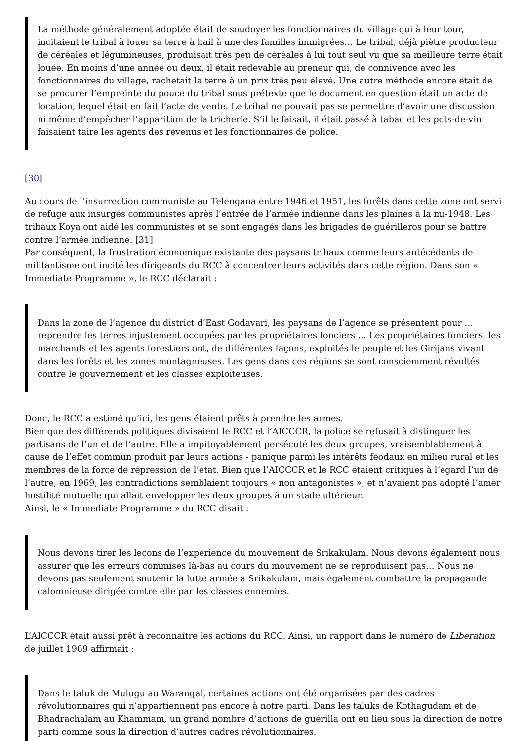La méthode généralement adoptée était de soudoyer les fonctionnaires du village qui à leur tour, incitaient le tribal à louer sa terre à bail à une des familles immigrées… Le tribal, déjà piètre producteur de céréales et légumineuses, produisait très peu de céréales à lui tout seul vu que sa meilleure terre était louée. En moins d’une année ou deux, il était redevable au preneur qui, de connivence avec les fonctionnaires du village, rachetait la terre à un prix très peu élevé. Une autre méthode encore était de se procurer l’empreinte du pouce du tribal sous prétexte que le document en question était un acte de location, lequel était en fait l’acte de vente. Le tribal ne pouvait pas se permettre d’avoir une discussion ni même d’empêcher l’apparition de la tricherie. S’il le faisait, il était passé à tabac et les pots-de-vin faisaient taire les agents des revenus et les fonctionnaires de police.
[30]
Au cours de l’insurrection communiste au Telengana entre 1946 et 1951, les forêts dans cette zone ont servi de refuge aux insurgés communistes après l’entrée de l’armée indienne dans les plaines à la mi-1948. Les tribaux Koya ont aidé les communistes et se sont engagés dans les brigades de guérilleros pour se battre contre l’armée indienne. [31]
Par conséquent, la frustration économique existante des paysans tribaux comme leurs antécédents de militantisme ont incité les dirigeants du RCC à concentrer leurs activités dans cette région. Dans son « Immediate Programme », le RCC déclarait :
Dans la zone de l’agence du district d’East Godavari, les paysans de l’agence se présentent pour … reprendre les terres injustement occupées par les propriétaires fonciers … Les propriétaires fonciers, les marchands et les agents forestiers ont, de différentes façons, exploités le peuple et les Girijans vivant dans les forêts et les zones montagneuses. Les gens dans ces régions se sont consciemment révoltés contre le gouvernement et les classes exploiteuses.
Donc, le RCC a estimé qu’ici, les gens étaient prêts à prendre les armes.
Bien que des différends politiques divisaient le RCC et l’AICCCR, la police se refusait à distinguer les partisans de l’un et de l’autre. Elle a impitoyablement persécuté les deux groupes, vraisemblablement à cause de l’effet commun produit par leurs actions - panique parmi les intérêts féodaux en milieu rural et les membres de la force de répression de l’état. Bien que l’AICCCR et le RCC étaient critiques à l’égard l’un de l’autre, en 1969, les contradictions semblaient toujours « non antagonistes », et n’avaient pas adopté l’amer hostilité mutuelle qui allait envelopper les deux groupes à un stade ultérieur.
Ainsi, le « Immediate Programme » du RCC disait :
Nous devons tirer les leçons de l’expérience du mouvement de Srikakulam. Nous devons également nous assurer que les erreurs commises là-bas au cours du mouvement ne se reproduisent pas… Nous ne devons pas seulement soutenir la lutte armée à Srikakulam, mais également combattre la propagande calomnieuse dirigée contre elle par les classes ennemies.
L’AICCCR était aussi prêt à reconnaître les actions du RCC. Ainsi, un rapport dans le numéro de Liberation de juillet 1969 affirmait :
Dans le taluk de Mulugu au Warangal, certaines actions ont été organisées par des cadres révolutionnaires qui n’appartiennent pas encore à notre parti. Dans les taluks de Kothagudam et de Bhadrachalam au Khammam, un grand nombre d’actions de guérilla ont eu lieu sous la direction de notre parti comme sous la direction d’autres cadres révolutionnaires.